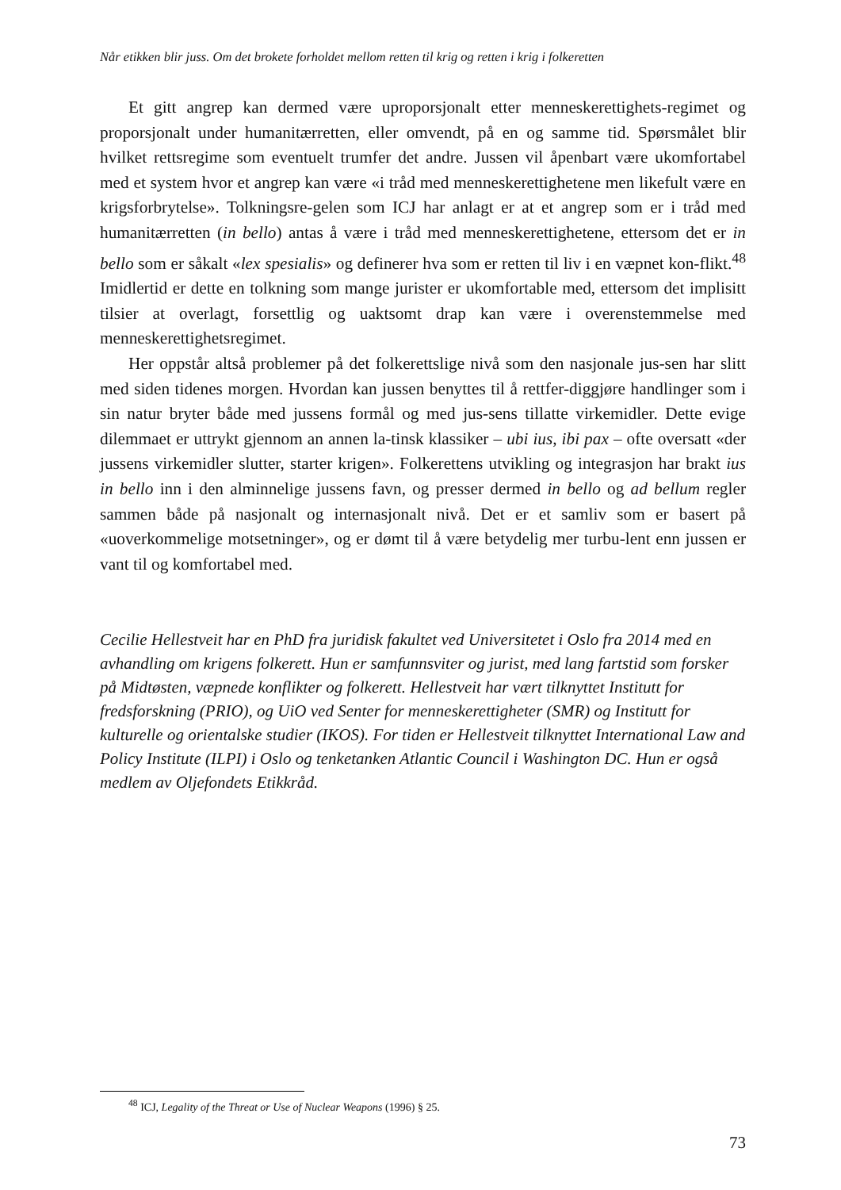Når etikken blir juss. Om det brokete forholdet mellom retten til krig og retten i krig i folkeretten
Et gitt angrep kan dermed være uproporsjonalt etter menneskerettighets-regimet og proporsjonalt under humanitærretten, eller omvendt, på en og samme tid. Spørsmålet blir hvilket rettsregime som eventuelt trumfer det andre. Jussen vil åpenbart være ukomfortabel med et system hvor et angrep kan være «i tråd med menneskerettighetene men likefult være en krigsforbrytelse». Tolkningsre-gelen som ICJ har anlagt er at et angrep som er i tråd med humanitærretten (in bello) antas å være i tråd med menneskerettighetene, ettersom det er in bello som er såkalt «lex spesialis» og definerer hva som er retten til liv i en væpnet kon-flikt.<sup>48</sup> Imidlertid er dette en tolkning som mange jurister er ukomfortable med, ettersom det implisitt tilsier at overlagt, forsettlig og uaktsomt drap kan være i overenstemmelse med menneskerettighetsregimet.
Her oppstår altså problemer på det folkerettslige nivå som den nasjonale jus-sen har slitt med siden tidenes morgen. Hvordan kan jussen benyttes til å rettfer-diggjøre handlinger som i sin natur bryter både med jussens formål og med jus-sens tillatte virkemidler. Dette evige dilemmaet er uttrykt gjennom an annen la-tinsk klassiker – ubi ius, ibi pax – ofte oversatt «der jussens virkemidler slutter, starter krigen». Folkerettens utvikling og integrasjon har brakt ius in bello inn i den alminnelige jussens favn, og presser dermed in bello og ad bellum regler sammen både på nasjonalt og internasjonalt nivå. Det er et samliv som er basert på «uoverkommelige motsetninger», og er dømt til å være betydelig mer turbu-lent enn jussen er vant til og komfortabel med.
Cecilie Hellestveit har en PhD fra juridisk fakultet ved Universitetet i Oslo fra 2014 med en avhandling om krigens folkerett. Hun er samfunnsviter og jurist, med lang fartstid som forsker på Midtøsten, væpnede konflikter og folkerett. Hellestveit har vært tilknyttet Institutt for fredsforskning (PRIO), og UiO ved Senter for menneskerettigheter (SMR) og Institutt for kulturelle og orientalske studier (IKOS). For tiden er Hellestveit tilknyttet International Law and Policy Institute (ILPI) i Oslo og tenketanken Atlantic Council i Washington DC. Hun er også medlem av Oljefondets Etikkråd.
<sup>48</sup> ICJ, Legality of the Threat or Use of Nuclear Weapons (1996) § 25.
73